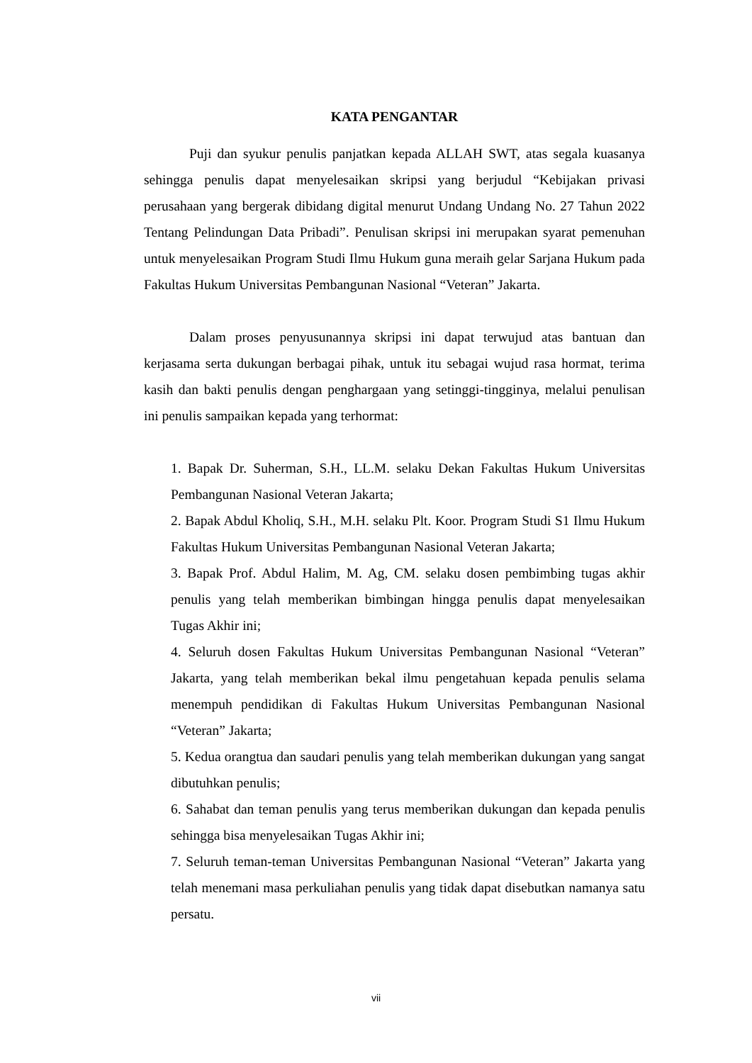KATA PENGANTAR
Puji dan syukur penulis panjatkan kepada ALLAH SWT, atas segala kuasanya sehingga penulis dapat menyelesaikan skripsi yang berjudul “Kebijakan privasi perusahaan yang bergerak dibidang digital menurut Undang Undang No. 27 Tahun 2022 Tentang Pelindungan Data Pribadi”. Penulisan skripsi ini merupakan syarat pemenuhan untuk menyelesaikan Program Studi Ilmu Hukum guna meraih gelar Sarjana Hukum pada Fakultas Hukum Universitas Pembangunan Nasional “Veteran” Jakarta.
Dalam proses penyusunannya skripsi ini dapat terwujud atas bantuan dan kerjasama serta dukungan berbagai pihak, untuk itu sebagai wujud rasa hormat, terima kasih dan bakti penulis dengan penghargaan yang setinggi-tingginya, melalui penulisan ini penulis sampaikan kepada yang terhormat:
1. Bapak Dr. Suherman, S.H., LL.M. selaku Dekan Fakultas Hukum Universitas Pembangunan Nasional Veteran Jakarta;
2. Bapak Abdul Kholiq, S.H., M.H. selaku Plt. Koor. Program Studi S1 Ilmu Hukum Fakultas Hukum Universitas Pembangunan Nasional Veteran Jakarta;
3. Bapak Prof. Abdul Halim, M. Ag, CM. selaku dosen pembimbing tugas akhir penulis yang telah memberikan bimbingan hingga penulis dapat menyelesaikan Tugas Akhir ini;
4. Seluruh dosen Fakultas Hukum Universitas Pembangunan Nasional “Veteran” Jakarta, yang telah memberikan bekal ilmu pengetahuan kepada penulis selama menempuh pendidikan di Fakultas Hukum Universitas Pembangunan Nasional “Veteran” Jakarta;
5. Kedua orangtua dan saudari penulis yang telah memberikan dukungan yang sangat dibutuhkan penulis;
6. Sahabat dan teman penulis yang terus memberikan dukungan dan kepada penulis sehingga bisa menyelesaikan Tugas Akhir ini;
7. Seluruh teman-teman Universitas Pembangunan Nasional “Veteran” Jakarta yang telah menemani masa perkuliahan penulis yang tidak dapat disebutkan namanya satu persatu.
vii